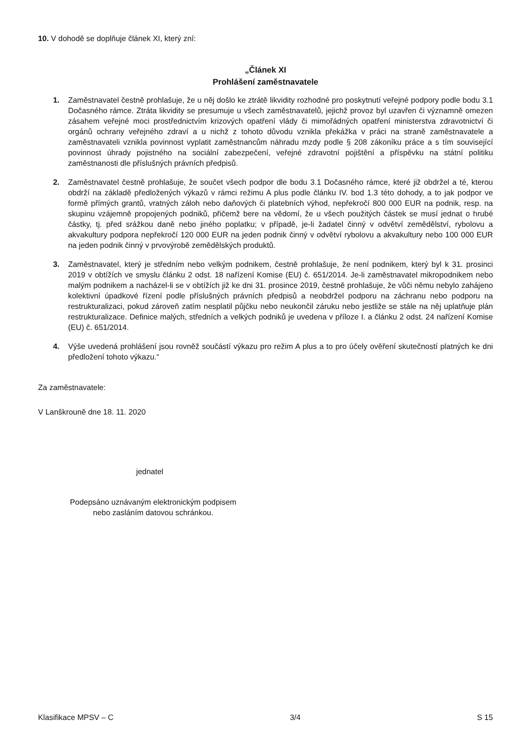10. V dohodě se doplňuje článek XI, který zní:
„Článek XI
Prohlášení zaměstnavatele
1. Zaměstnavatel čestně prohlašuje, že u něj došlo ke ztrátě likvidity rozhodné pro poskytnutí veřejné podpory podle bodu 3.1 Dočasného rámce. Ztráta likvidity se presumuje u všech zaměstnavatelů, jejichž provoz byl uzavřen či významně omezen zásahem veřejné moci prostřednictvím krizových opatření vlády či mimořádných opatření ministerstva zdravotnictví či orgánů ochrany veřejného zdraví a u nichž z tohoto důvodu vznikla překážka v práci na straně zaměstnavatele a zaměstnavateli vznikla povinnost vyplatit zaměstnancům náhradu mzdy podle § 208 zákoníku práce a s tím související povinnost úhrady pojistného na sociální zabezpečení, veřejné zdravotní pojištění a příspěvku na státní politiku zaměstnanosti dle příslušných právních předpisů.
2. Zaměstnavatel čestně prohlašuje, že součet všech podpor dle bodu 3.1 Dočasného rámce, které již obdržel a té, kterou obdrží na základě předložených výkazů v rámci režimu A plus podle článku IV. bod 1.3 této dohody, a to jak podpor ve formě přímých grantů, vratných záloh nebo daňových či platebních výhod, nepřekročí 800 000 EUR na podnik, resp. na skupinu vzájemně propojených podniků, přičemž bere na vědomí, že u všech použitých částek se musí jednat o hrubé částky, tj. před srážkou daně nebo jiného poplatku; v případě, je-li žadatel činný v odvětví zemědělství, rybolovu a akvakultury podpora nepřekročí 120 000 EUR na jeden podnik činný v odvětví rybolovu a akvakultury nebo 100 000 EUR na jeden podnik činný v prvovýrobě zemědělských produktů.
3. Zaměstnavatel, který je středním nebo velkým podnikem, čestně prohlašuje, že není podnikem, který byl k 31. prosinci 2019 v obtížích ve smyslu článku 2 odst. 18 nařízení Komise (EU) č. 651/2014. Je-li zaměstnavatel mikropodnikem nebo malým podnikem a nacházel-li se v obtížích již ke dni 31. prosince 2019, čestně prohlašuje, že vůči němu nebylo zahájeno kolektivní úpadkové řízení podle příslušných právních předpisů a neobdržel podporu na záchranu nebo podporu na restrukturalizaci, pokud zároveň zatím nesplatil půjčku nebo neukončil záruku nebo jestliže se stále na něj uplatňuje plán restrukturalizace. Definice malých, středních a velkých podniků je uvedena v příloze I. a článku 2 odst. 24 nařízení Komise (EU) č. 651/2014.
4. Výše uvedená prohlášení jsou rovněž součástí výkazu pro režim A plus a to pro účely ověření skutečností platných ke dni předložení tohoto výkazu.“
Za zaměstnavatele:
V Lanškrouně dne 18. 11. 2020
jednatel
Podepsáno uznávaným elektronickým podpisem nebo zasláním datovou schránkou.
Klasifikace MPSV – C 3/4 S 15